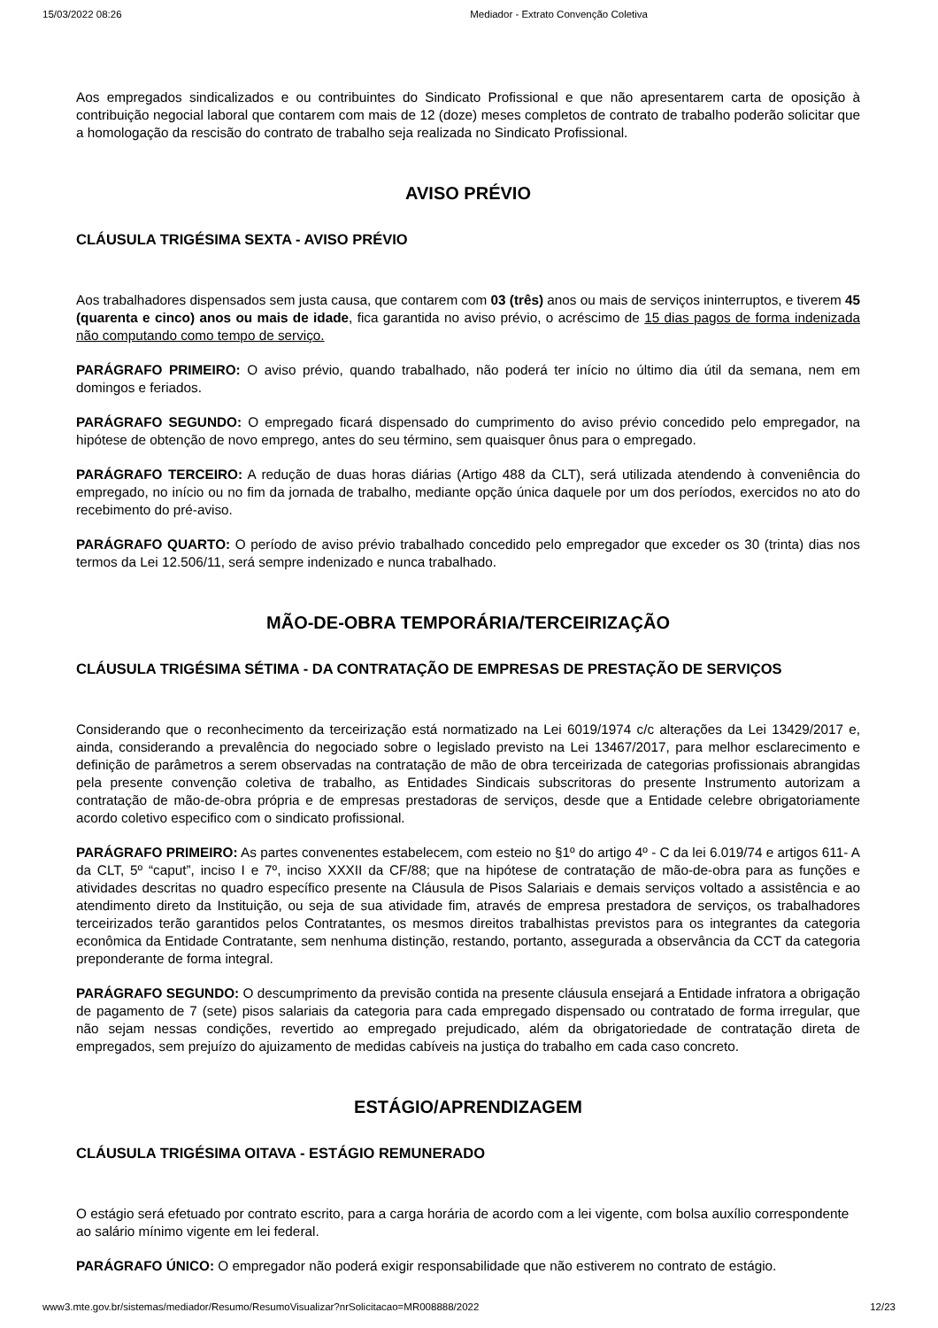15/03/2022 08:26 Mediador - Extrato Convenção Coletiva
Aos empregados sindicalizados e ou contribuintes do Sindicato Profissional e que não apresentarem carta de oposição à contribuição negocial laboral que contarem com mais de 12 (doze) meses completos de contrato de trabalho poderão solicitar que a homologação da rescisão do contrato de trabalho seja realizada no Sindicato Profissional.
AVISO PRÉVIO
CLÁUSULA TRIGÉSIMA SEXTA - AVISO PRÉVIO
Aos trabalhadores dispensados sem justa causa, que contarem com 03 (três) anos ou mais de serviços ininterruptos, e tiverem 45 (quarenta e cinco) anos ou mais de idade, fica garantida no aviso prévio, o acréscimo de 15 dias pagos de forma indenizada não computando como tempo de serviço.
PARÁGRAFO PRIMEIRO: O aviso prévio, quando trabalhado, não poderá ter início no último dia útil da semana, nem em domingos e feriados.
PARÁGRAFO SEGUNDO: O empregado ficará dispensado do cumprimento do aviso prévio concedido pelo empregador, na hipótese de obtenção de novo emprego, antes do seu término, sem quaisquer ônus para o empregado.
PARÁGRAFO TERCEIRO: A redução de duas horas diárias (Artigo 488 da CLT), será utilizada atendendo à conveniência do empregado, no início ou no fim da jornada de trabalho, mediante opção única daquele por um dos períodos, exercidos no ato do recebimento do pré-aviso.
PARÁGRAFO QUARTO: O período de aviso prévio trabalhado concedido pelo empregador que exceder os 30 (trinta) dias nos termos da Lei 12.506/11, será sempre indenizado e nunca trabalhado.
MÃO-DE-OBRA TEMPORÁRIA/TERCEIRIZAÇÃO
CLÁUSULA TRIGÉSIMA SÉTIMA - DA CONTRATAÇÃO DE EMPRESAS DE PRESTAÇÃO DE SERVIÇOS
Considerando que o reconhecimento da terceirização está normatizado na Lei 6019/1974 c/c alterações da Lei 13429/2017 e, ainda, considerando a prevalência do negociado sobre o legislado previsto na Lei 13467/2017, para melhor esclarecimento e definição de parâmetros a serem observadas na contratação de mão de obra terceirizada de categorias profissionais abrangidas pela presente convenção coletiva de trabalho, as Entidades Sindicais subscritoras do presente Instrumento autorizam a contratação de mão-de-obra própria e de empresas prestadoras de serviços, desde que a Entidade celebre obrigatoriamente acordo coletivo especifico com o sindicato profissional.
PARÁGRAFO PRIMEIRO: As partes convenentes estabelecem, com esteio no §1º do artigo 4º - C da lei 6.019/74 e artigos 611- A da CLT, 5º “caput”, inciso I e 7º, inciso XXXII da CF/88; que na hipótese de contratação de mão-de-obra para as funções e atividades descritas no quadro específico presente na Cláusula de Pisos Salariais e demais serviços voltado a assistência e ao atendimento direto da Instituição, ou seja de sua atividade fim, através de empresa prestadora de serviços, os trabalhadores terceirizados terão garantidos pelos Contratantes, os mesmos direitos trabalhistas previstos para os integrantes da categoria econômica da Entidade Contratante, sem nenhuma distinção, restando, portanto, assegurada a observância da CCT da categoria preponderante de forma integral.
PARÁGRAFO SEGUNDO: O descumprimento da previsão contida na presente cláusula ensejará a Entidade infratora a obrigação de pagamento de 7 (sete) pisos salariais da categoria para cada empregado dispensado ou contratado de forma irregular, que não sejam nessas condições, revertido ao empregado prejudicado, além da obrigatoriedade de contratação direta de empregados, sem prejuízo do ajuizamento de medidas cabíveis na justiça do trabalho em cada caso concreto.
ESTÁGIO/APRENDIZAGEM
CLÁUSULA TRIGÉSIMA OITAVA - ESTÁGIO REMUNERADO
O estágio será efetuado por contrato escrito, para a carga horária de acordo com a lei vigente, com bolsa auxílio correspondente ao salário mínimo vigente em lei federal.
PARÁGRAFO ÚNICO: O empregador não poderá exigir responsabilidade que não estiverem no contrato de estágio.
www3.mte.gov.br/sistemas/mediador/Resumo/ResumoVisualizar?nrSolicitacao=MR008888/2022 12/23